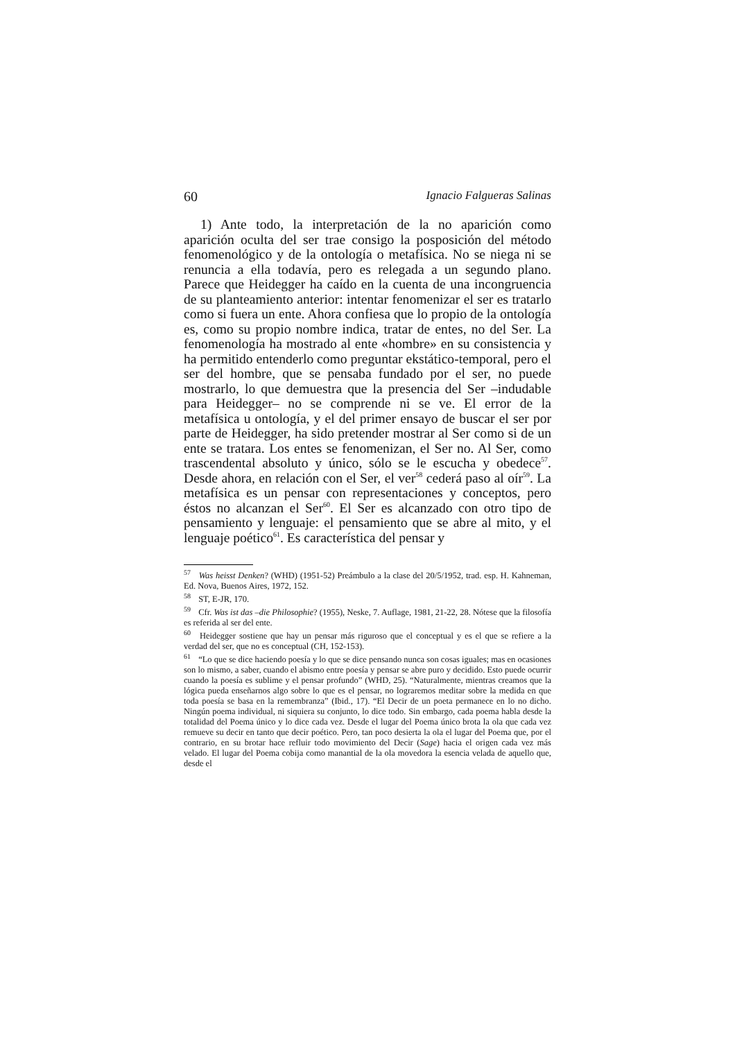60 Ignacio Falgueras Salinas
1) Ante todo, la interpretación de la no aparición como aparición oculta del ser trae consigo la posposición del método fenomenológico y de la ontología o metafísica. No se niega ni se renuncia a ella todavía, pero es relegada a un segundo plano. Parece que Heidegger ha caído en la cuenta de una incongruencia de su planteamiento anterior: intentar fenomenizar el ser es tratarlo como si fuera un ente. Ahora confiesa que lo propio de la ontología es, como su propio nombre indica, tratar de entes, no del Ser. La fenomenología ha mostrado al ente «hombre» en su consistencia y ha permitido entenderlo como preguntar ekstático-temporal, pero el ser del hombre, que se pensaba fundado por el ser, no puede mostrarlo, lo que demuestra que la presencia del Ser –indudable para Heidegger– no se comprende ni se ve. El error de la metafísica u ontología, y el del primer ensayo de buscar el ser por parte de Heidegger, ha sido pretender mostrar al Ser como si de un ente se tratara. Los entes se fenomenizan, el Ser no. Al Ser, como trascendental absoluto y único, sólo se le escucha y obedece<sup>57</sup>. Desde ahora, en relación con el Ser, el ver<sup>58</sup> cederá paso al oír<sup>59</sup>. La metafísica es un pensar con representaciones y conceptos, pero éstos no alcanzan el Ser<sup>60</sup>. El Ser es alcanzado con otro tipo de pensamiento y lenguaje: el pensamiento que se abre al mito, y el lenguaje poético<sup>61</sup>. Es característica del pensar y
<sup>57</sup> Was heisst Denken? (WHD) (1951-52) Preámbulo a la clase del 20/5/1952, trad. esp. H. Kahneman, Ed. Nova, Buenos Aires, 1972, 152.
<sup>58</sup> ST, E-JR, 170.
<sup>59</sup> Cfr. Was ist das –die Philosophie? (1955), Neske, 7. Auflage, 1981, 21-22, 28. Nótese que la filosofía es referida al ser del ente.
<sup>60</sup> Heidegger sostiene que hay un pensar más riguroso que el conceptual y es el que se refiere a la verdad del ser, que no es conceptual (CH, 152-153).
<sup>61</sup> “Lo que se dice haciendo poesía y lo que se dice pensando nunca son cosas iguales; mas en ocasiones son lo mismo, a saber, cuando el abismo entre poesía y pensar se abre puro y decidido. Esto puede ocurrir cuando la poesía es sublime y el pensar profundo” (WHD, 25). “Naturalmente, mientras creamos que la lógica pueda enseñarnos algo sobre lo que es el pensar, no lograremos meditar sobre la medida en que toda poesía se basa en la remembranza” (Ibid., 17). “El Decir de un poeta permanece en lo no dicho. Ningún poema individual, ni siquiera su conjunto, lo dice todo. Sin embargo, cada poema habla desde la totalidad del Poema único y lo dice cada vez. Desde el lugar del Poema único brota la ola que cada vez remueve su decir en tanto que decir poético. Pero, tan poco desierta la ola el lugar del Poema que, por el contrario, en su brotar hace refluir todo movimiento del Decir (Sage) hacia el origen cada vez más velado. El lugar del Poema cobija como manantial de la ola movedora la esencia velada de aquello que, desde el